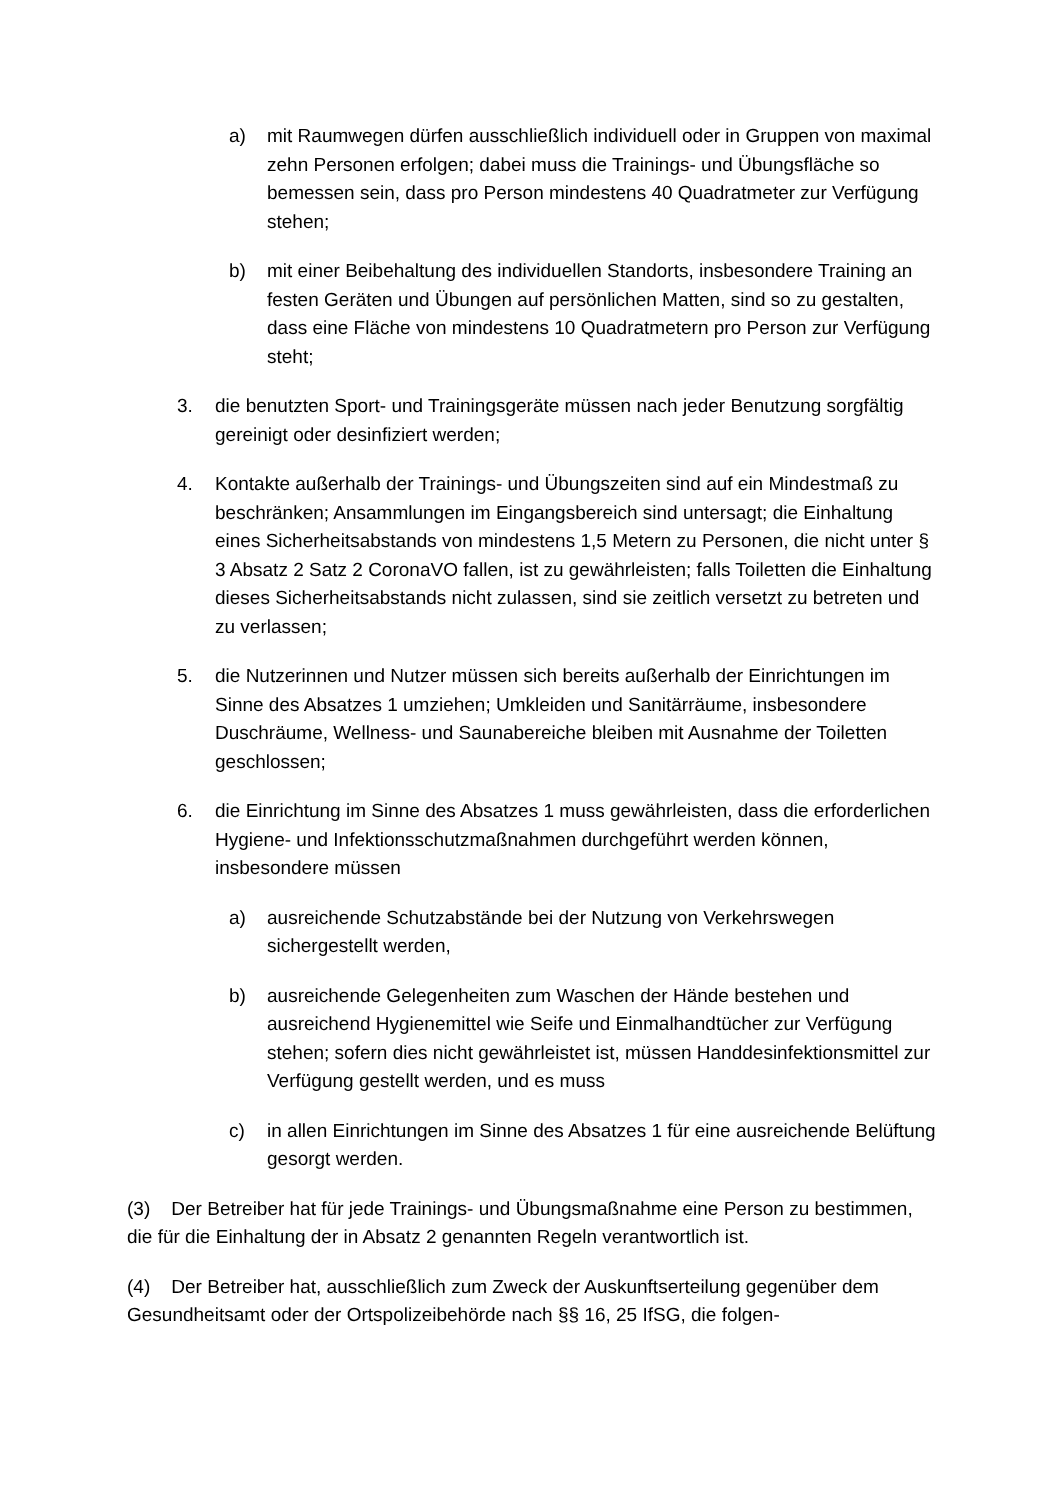a) mit Raumwegen dürfen ausschließlich individuell oder in Gruppen von maximal zehn Personen erfolgen; dabei muss die Trainings- und Übungsfläche so bemessen sein, dass pro Person mindestens 40 Quadratmeter zur Verfügung stehen;
b) mit einer Beibehaltung des individuellen Standorts, insbesondere Training an festen Geräten und Übungen auf persönlichen Matten, sind so zu gestalten, dass eine Fläche von mindestens 10 Quadratmetern pro Person zur Verfügung steht;
3. die benutzten Sport- und Trainingsgeräte müssen nach jeder Benutzung sorgfältig gereinigt oder desinfiziert werden;
4. Kontakte außerhalb der Trainings- und Übungszeiten sind auf ein Mindestmaß zu beschränken; Ansammlungen im Eingangsbereich sind untersagt; die Einhaltung eines Sicherheitsabstands von mindestens 1,5 Metern zu Personen, die nicht unter § 3 Absatz 2 Satz 2 CoronaVO fallen, ist zu gewährleisten; falls Toiletten die Einhaltung dieses Sicherheitsabstands nicht zulassen, sind sie zeitlich versetzt zu betreten und zu verlassen;
5. die Nutzerinnen und Nutzer müssen sich bereits außerhalb der Einrichtungen im Sinne des Absatzes 1 umziehen; Umkleiden und Sanitärräume, insbesondere Duschräume, Wellness- und Saunabereiche bleiben mit Ausnahme der Toiletten geschlossen;
6. die Einrichtung im Sinne des Absatzes 1 muss gewährleisten, dass die erforderlichen Hygiene- und Infektionsschutzmaßnahmen durchgeführt werden können, insbesondere müssen
a) ausreichende Schutzabstände bei der Nutzung von Verkehrswegen sichergestellt werden,
b) ausreichende Gelegenheiten zum Waschen der Hände bestehen und ausreichend Hygienemittel wie Seife und Einmalhandtücher zur Verfügung stehen; sofern dies nicht gewährleistet ist, müssen Handdesinfektionsmittel zur Verfügung gestellt werden, und es muss
c) in allen Einrichtungen im Sinne des Absatzes 1 für eine ausreichende Belüftung gesorgt werden.
(3) Der Betreiber hat für jede Trainings- und Übungsmaßnahme eine Person zu bestimmen, die für die Einhaltung der in Absatz 2 genannten Regeln verantwortlich ist.
(4) Der Betreiber hat, ausschließlich zum Zweck der Auskunftserteilung gegenüber dem Gesundheitsamt oder der Ortspolizeibehörde nach §§ 16, 25 IfSG, die folgen-